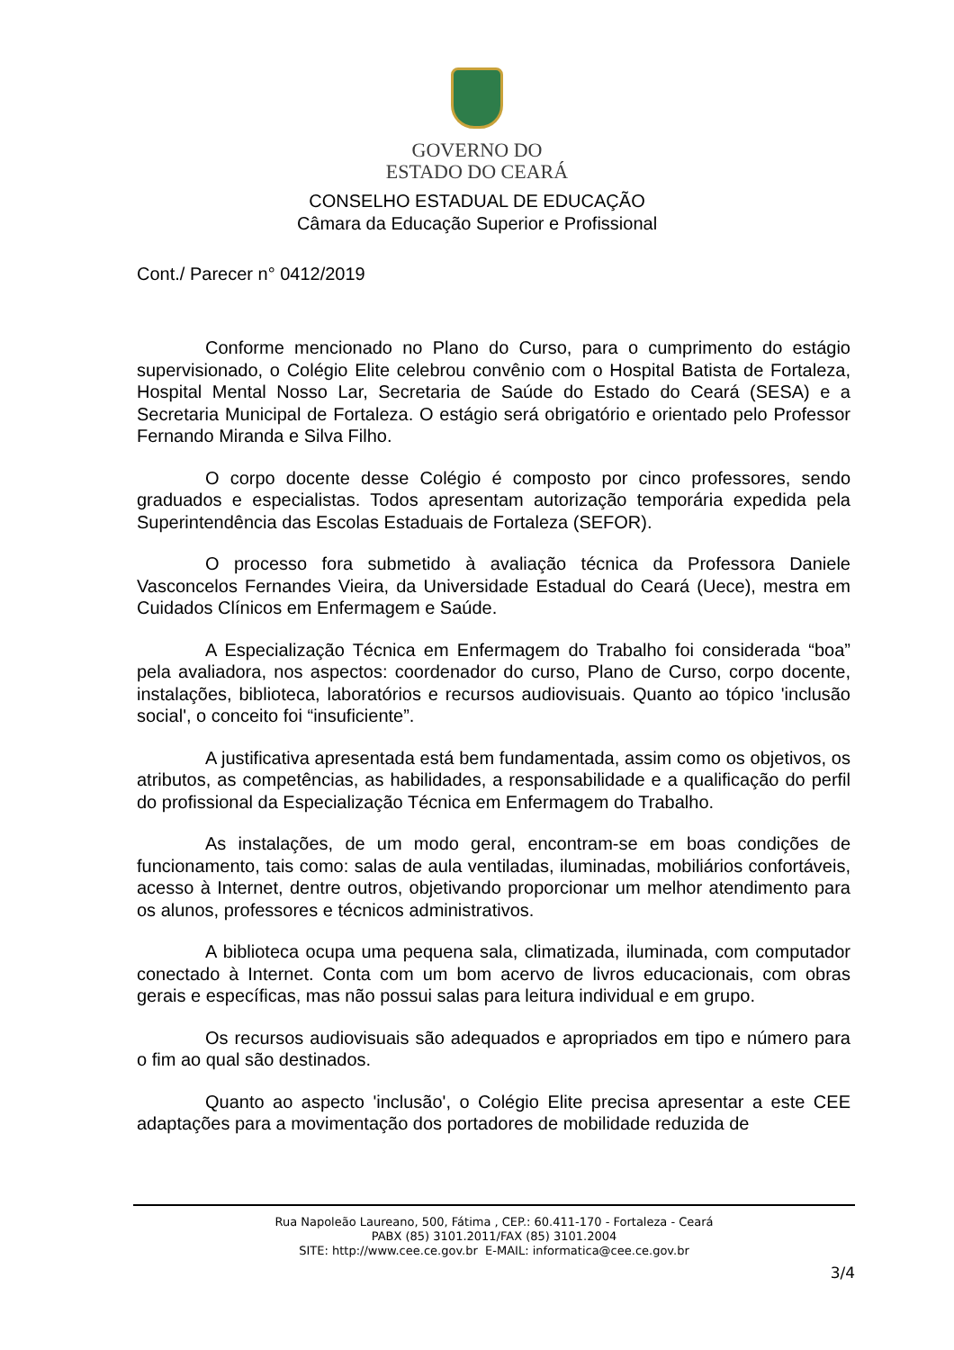GOVERNO DO
ESTADO DO CEARÁ
CONSELHO ESTADUAL DE EDUCAÇÃO
Câmara da Educação Superior e Profissional
Cont./ Parecer n° 0412/2019
Conforme mencionado no Plano do Curso, para o cumprimento do estágio supervisionado, o Colégio Elite celebrou convênio com o Hospital Batista de Fortaleza, Hospital Mental Nosso Lar, Secretaria de Saúde do Estado do Ceará (SESA) e a Secretaria Municipal de Fortaleza. O estágio será obrigatório e orientado pelo Professor Fernando Miranda e Silva Filho.
O corpo docente desse Colégio é composto por cinco professores, sendo graduados e especialistas. Todos apresentam autorização temporária expedida pela Superintendência das Escolas Estaduais de Fortaleza (SEFOR).
O processo fora submetido à avaliação técnica da Professora Daniele Vasconcelos Fernandes Vieira, da Universidade Estadual do Ceará (Uece), mestra em Cuidados Clínicos em Enfermagem e Saúde.
A Especialização Técnica em Enfermagem do Trabalho foi considerada “boa” pela avaliadora, nos aspectos: coordenador do curso, Plano de Curso, corpo docente, instalações, biblioteca, laboratórios e recursos audiovisuais. Quanto ao tópico 'inclusão social', o conceito foi “insuficiente”.
A justificativa apresentada está bem fundamentada, assim como os objetivos, os atributos, as competências, as habilidades, a responsabilidade e a qualificação do perfil do profissional da Especialização Técnica em Enfermagem do Trabalho.
As instalações, de um modo geral, encontram-se em boas condições de funcionamento, tais como: salas de aula ventiladas, iluminadas, mobiliários confortáveis, acesso à Internet, dentre outros, objetivando proporcionar um melhor atendimento para os alunos, professores e técnicos administrativos.
A biblioteca ocupa uma pequena sala, climatizada, iluminada, com computador conectado à Internet. Conta com um bom acervo de livros educacionais, com obras gerais e específicas, mas não possui salas para leitura individual e em grupo.
Os recursos audiovisuais são adequados e apropriados em tipo e número para o fim ao qual são destinados.
Quanto ao aspecto 'inclusão', o Colégio Elite precisa apresentar a este CEE adaptações para a movimentação dos portadores de mobilidade reduzida de
Rua Napoleão Laureano, 500, Fátima , CEP.: 60.411-170 - Fortaleza - Ceará
PABX (85) 3101.2011/FAX (85) 3101.2004
SITE: http://www.cee.ce.gov.br E-MAIL: informatica@cee.ce.gov.br
3/4